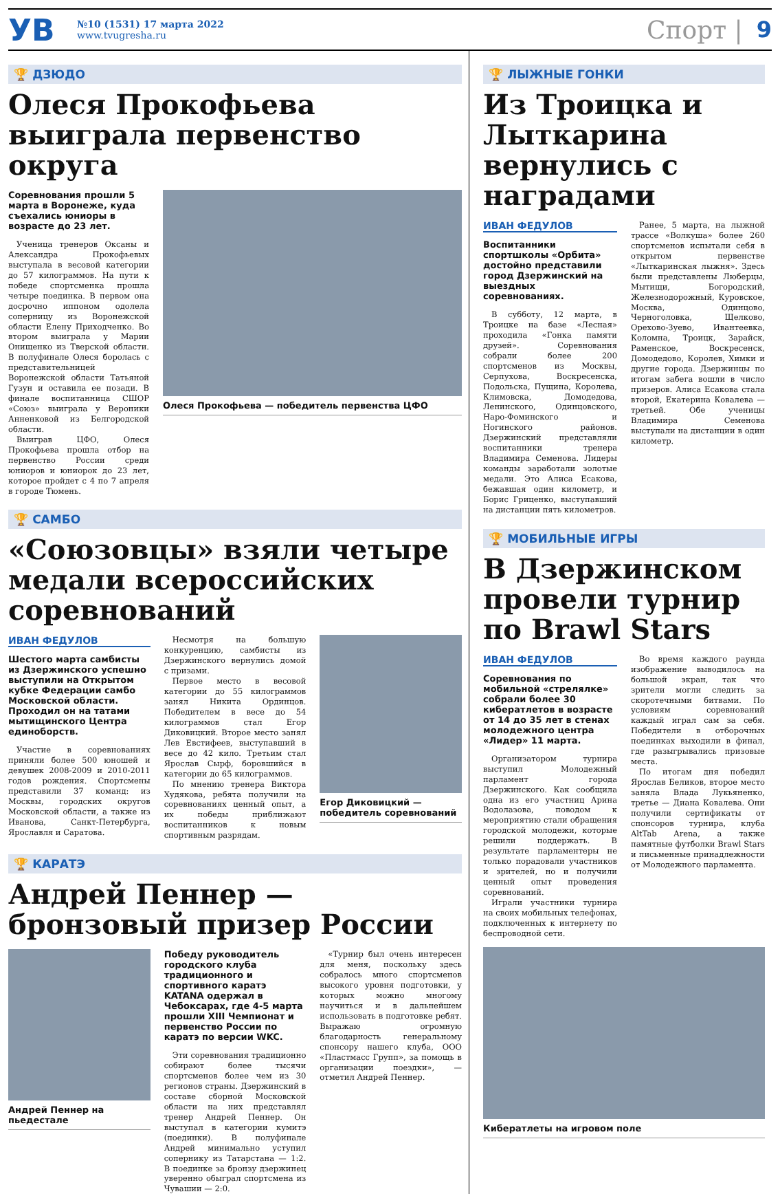УВ
№10 (1531) 17 марта 2022
www.tvugresha.ru
Спорт | 9
🏆 ДЗЮДО
Олеся Прокофьева выиграла первенство округа
Соревнования прошли 5 марта в Воронеже, куда съехались юниоры в возрасте до 23 лет.
Ученица тренеров Оксаны и Александра Прокофьевых выступала в весовой категории до 57 килограммов. На пути к победе спортсменка прошла четыре поединка. В первом она досрочно иппоном одолела соперницу из Воронежской области Елену Приходченко. Во втором выиграла у Марии Онищенко из Тверской области. В полуфинале Олеся боролась с представительницей Воронежской области Татьяной Гузун и оставила ее позади. В финале воспитанница СШОР «Союз» выиграла у Вероники Анненковой из Белгородской области.
Выиграв ЦФО, Олеся Прокофьева прошла отбор на первенство России среди юниоров и юниорок до 23 лет, которое пройдет с 4 по 7 апреля в городе Тюмень.
Олеся Прокофьева — победитель первенства ЦФО
🏆 САМБО
«Союзовцы» взяли четыре медали всероссийских соревнований
ИВАН ФЕДУЛОВ
Шестого марта самбисты из Дзержинского успешно выступили на Открытом кубке Федерации самбо Московской области. Проходил он на татами мытищинского Центра единоборств.
Участие в соревнованиях приняли более 500 юношей и девушек 2008-2009 и 2010-2011 годов рождения. Спортсмены представили 37 команд: из Москвы, городских округов Московской области, а также из Иванова, Санкт-Петербурга, Ярославля и Саратова.
Несмотря на большую конкуренцию, самбисты из Дзержинского вернулись домой с призами.
Первое место в весовой категории до 55 килограммов занял Никита Ординцов. Победителем в весе до 54 килограммов стал Егор Диковицкий. Второе место занял Лев Евстифеев, выступавший в весе до 42 кило. Третьим стал Ярослав Сырф, боровшийся в категории до 65 килограммов.
По мнению тренера Виктора Худякова, ребята получили на соревнованиях ценный опыт, а их победы приближают воспитанников к новым спортивным разрядам.
Егор Диковицкий — победитель соревнований
🏆 КАРАТЭ
Андрей Пеннер — бронзовый призер России
Андрей Пеннер на пьедестале
Победу руководитель городского клуба традиционного и спортивного каратэ KATANA одержал в Чебоксарах, где 4-5 марта прошли XIII Чемпионат и первенство России по каратэ по версии WKC.
Эти соревнования традиционно собирают более тысячи спортсменов более чем из 30 регионов страны. Дзержинский в составе сборной Московской области на них представлял тренер Андрей Пеннер. Он выступал в категории кумитэ (поединки). В полуфинале Андрей минимально уступил сопернику из Татарстана — 1:2. В поединке за бронзу дзержинец уверенно обыграл спортсмена из Чувашии — 2:0.
«Турнир был очень интересен для меня, поскольку здесь собралось много спортсменов высокого уровня подготовки, у которых можно многому научиться и в дальнейшем использовать в подготовке ребят. Выражаю огромную благодарность генеральному спонсору нашего клуба, ООО «Пластмасс Групп», за помощь в организации поездки», — отметил Андрей Пеннер.
🏆 ЛЫЖНЫЕ ГОНКИ
Из Троицка и Лыткарина вернулись с наградами
ИВАН ФЕДУЛОВ
Воспитанники спортшколы «Орбита» достойно представили город Дзержинский на выездных соревнованиях.
В субботу, 12 марта, в Троицке на базе «Лесная» проходила «Гонка памяти друзей». Соревнования собрали более 200 спортсменов из Москвы, Серпухова, Воскресенска, Подольска, Пущина, Королева, Климовска, Домодедова, Ленинского, Одинцовского, Наро-Фоминского и Ногинского районов. Дзержинский представляли воспитанники тренера Владимира Семенова. Лидеры команды заработали золотые медали. Это Алиса Есакова, бежавшая один километр, и Борис Гриценко, выступавший на дистанции пять километров.
Ранее, 5 марта, на лыжной трассе «Волкуша» более 260 спортсменов испытали себя в открытом первенстве «Лыткаринская лыжня». Здесь были представлены Люберцы, Мытищи, Богородский, Железнодорожный, Куровское, Москва, Одинцово, Черноголовка, Щелково, Орехово-Зуево, Ивантеевка, Коломна, Троицк, Зарайск, Раменское, Воскресенск, Домодедово, Королев, Химки и другие города. Дзержинцы по итогам забега вошли в число призеров. Алиса Есакова стала второй, Екатерина Ковалева — третьей. Обе ученицы Владимира Семенова выступали на дистанции в один километр.
🏆 МОБИЛЬНЫЕ ИГРЫ
В Дзержинском провели турнир по Brawl Stars
ИВАН ФЕДУЛОВ
Соревнования по мобильной «стрелялке» собрали более 30 кибератлетов в возрасте от 14 до 35 лет в стенах молодежного центра «Лидер» 11 марта.
Организатором турнира выступил Молодежный парламент города Дзержинского. Как сообщила одна из его участниц Арина Водолазова, поводом к мероприятию стали обращения городской молодежи, которые решили поддержать. В результате парламентеры не только порадовали участников и зрителей, но и получили ценный опыт проведения соревнований.
Играли участники турнира на своих мобильных телефонах, подключенных к интернету по беспроводной сети.
Во время каждого раунда изображение выводилось на большой экран, так что зрители могли следить за скоротечными битвами. По условиям соревнований каждый играл сам за себя. Победители в отборочных поединках выходили в финал, где разыгрывались призовые места.
По итогам дня победил Ярослав Беликов, второе место заняла Влада Лукьяненко, третье — Диана Ковалева. Они получили сертификаты от спонсоров турнира, клуба AltTab Arena, а также памятные футболки Brawl Stars и письменные принадлежности от Молодежного парламента.
Кибератлеты на игровом поле